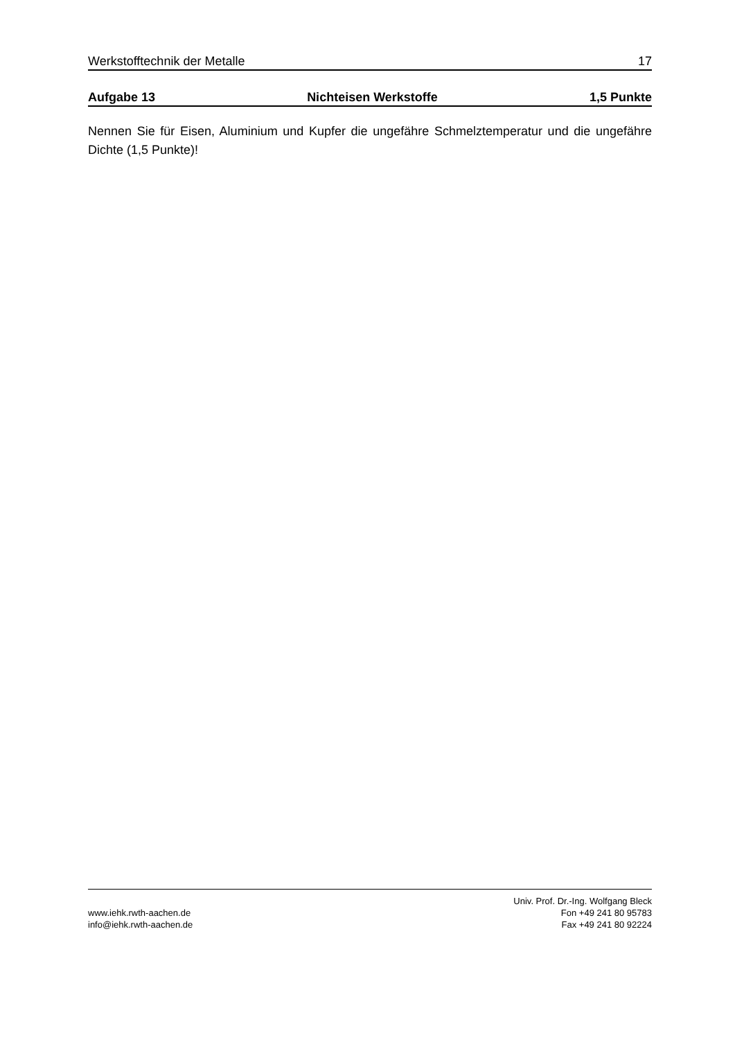Werkstofftechnik der Metalle 17
Aufgabe 13 Nichteisen Werkstoffe 1,5 Punkte
Nennen Sie für Eisen, Aluminium und Kupfer die ungefähre Schmelztemperatur und die ungefähre Dichte (1,5 Punkte)!
www.iehk.rwth-aachen.de
info@iehk.rwth-aachen.de
Univ. Prof. Dr.-Ing. Wolfgang Bleck
Fon +49 241 80 95783
Fax +49 241 80 92224